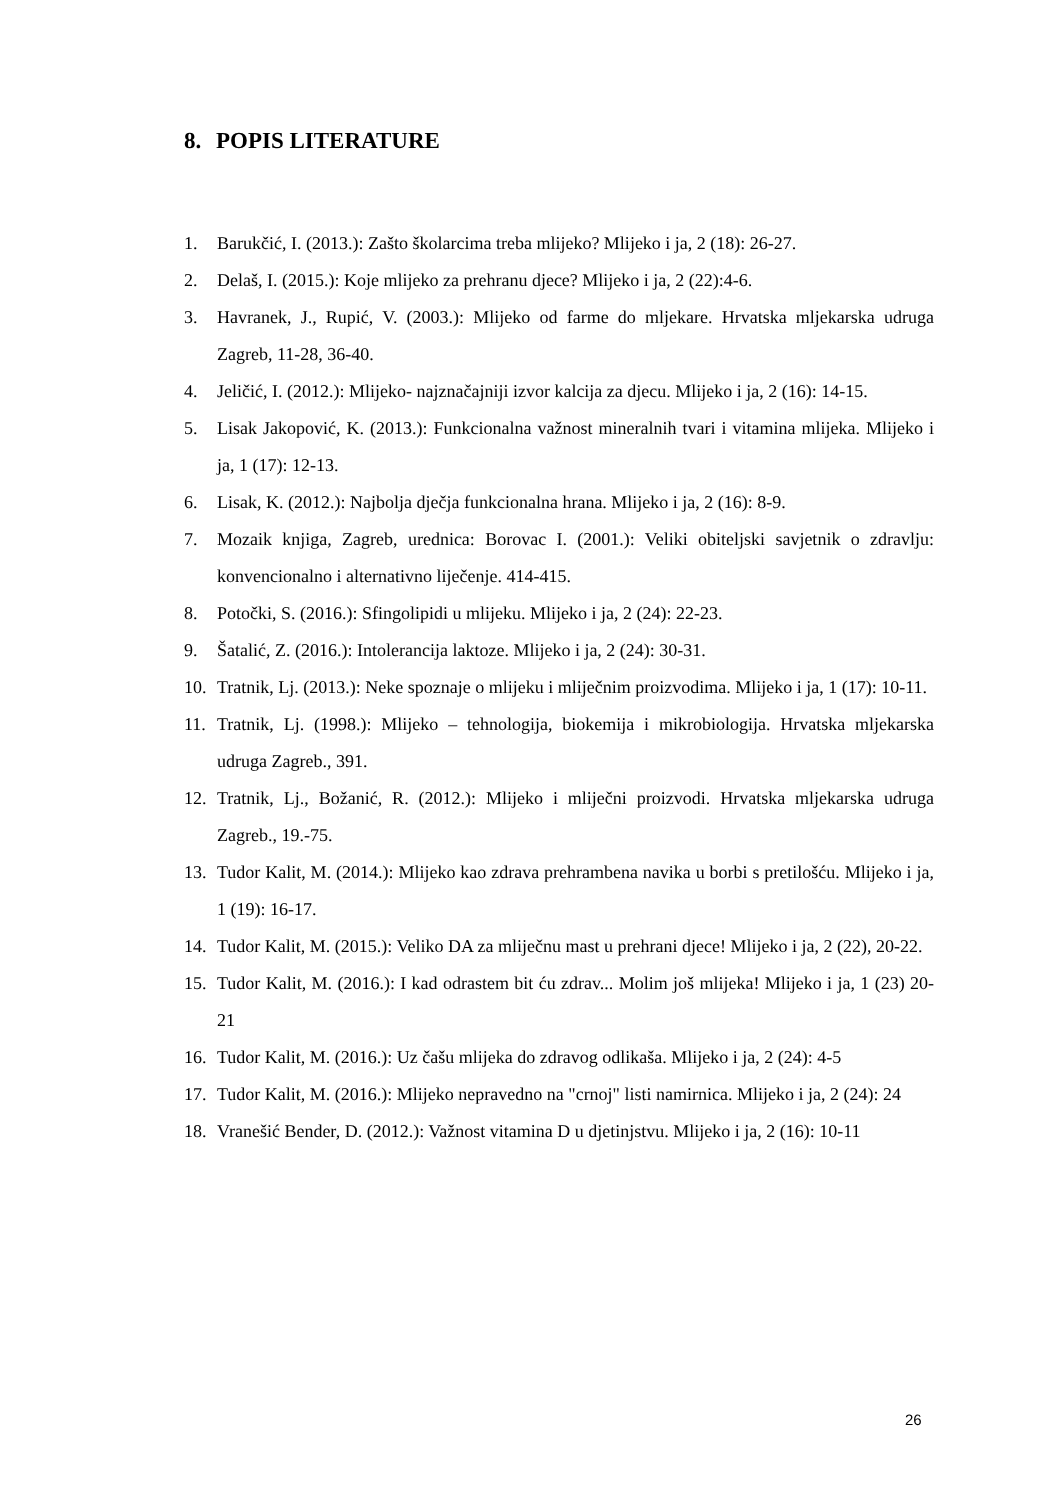8. POPIS LITERATURE
1. Barukčić, I. (2013.): Zašto školarcima treba mlijeko? Mlijeko i ja, 2 (18): 26-27.
2. Delaš, I. (2015.): Koje mlijeko za prehranu djece? Mlijeko i ja, 2 (22):4-6.
3. Havranek, J., Rupić, V. (2003.): Mlijeko od farme do mljekare. Hrvatska mljekarska udruga Zagreb, 11-28, 36-40.
4. Jeličić, I. (2012.): Mlijeko- najznačajniji izvor kalcija za djecu. Mlijeko i ja, 2 (16): 14-15.
5. Lisak Jakopović, K. (2013.): Funkcionalna važnost mineralnih tvari i vitamina mlijeka. Mlijeko i ja, 1 (17): 12-13.
6. Lisak, K. (2012.): Najbolja dječja funkcionalna hrana. Mlijeko i ja, 2 (16): 8-9.
7. Mozaik knjiga, Zagreb, urednica: Borovac I. (2001.): Veliki obiteljski savjetnik o zdravlju: konvencionalno i alternativno liječenje. 414-415.
8. Potočki, S. (2016.): Sfingolipidi u mlijeku. Mlijeko i ja, 2 (24): 22-23.
9. Šatalić, Z. (2016.): Intolerancija laktoze. Mlijeko i ja, 2 (24): 30-31.
10. Tratnik, Lj. (2013.): Neke spoznaje o mlijeku i mliječnim proizvodima. Mlijeko i ja, 1 (17): 10-11.
11. Tratnik, Lj. (1998.): Mlijeko – tehnologija, biokemija i mikrobiologija. Hrvatska mljekarska udruga Zagreb., 391.
12. Tratnik, Lj., Božanić, R. (2012.): Mlijeko i mliječni proizvodi. Hrvatska mljekarska udruga Zagreb., 19.-75.
13. Tudor Kalit, M. (2014.): Mlijeko kao zdrava prehrambena navika u borbi s pretilošću. Mlijeko i ja, 1 (19): 16-17.
14. Tudor Kalit, M. (2015.): Veliko DA za mliječnu mast u prehrani djece! Mlijeko i ja, 2 (22), 20-22.
15. Tudor Kalit, M. (2016.): I kad odrastem bit ću zdrav... Molim još mlijeka! Mlijeko i ja, 1 (23) 20-21
16. Tudor Kalit, M. (2016.): Uz čašu mlijeka do zdravog odlikaša. Mlijeko i ja, 2 (24): 4-5
17. Tudor Kalit, M. (2016.): Mlijeko nepravedno na "crnoj" listi namirnica. Mlijeko i ja, 2 (24): 24
18. Vranešić Bender, D. (2012.): Važnost vitamina D u djetinjstvu. Mlijeko i ja, 2 (16): 10-11
26